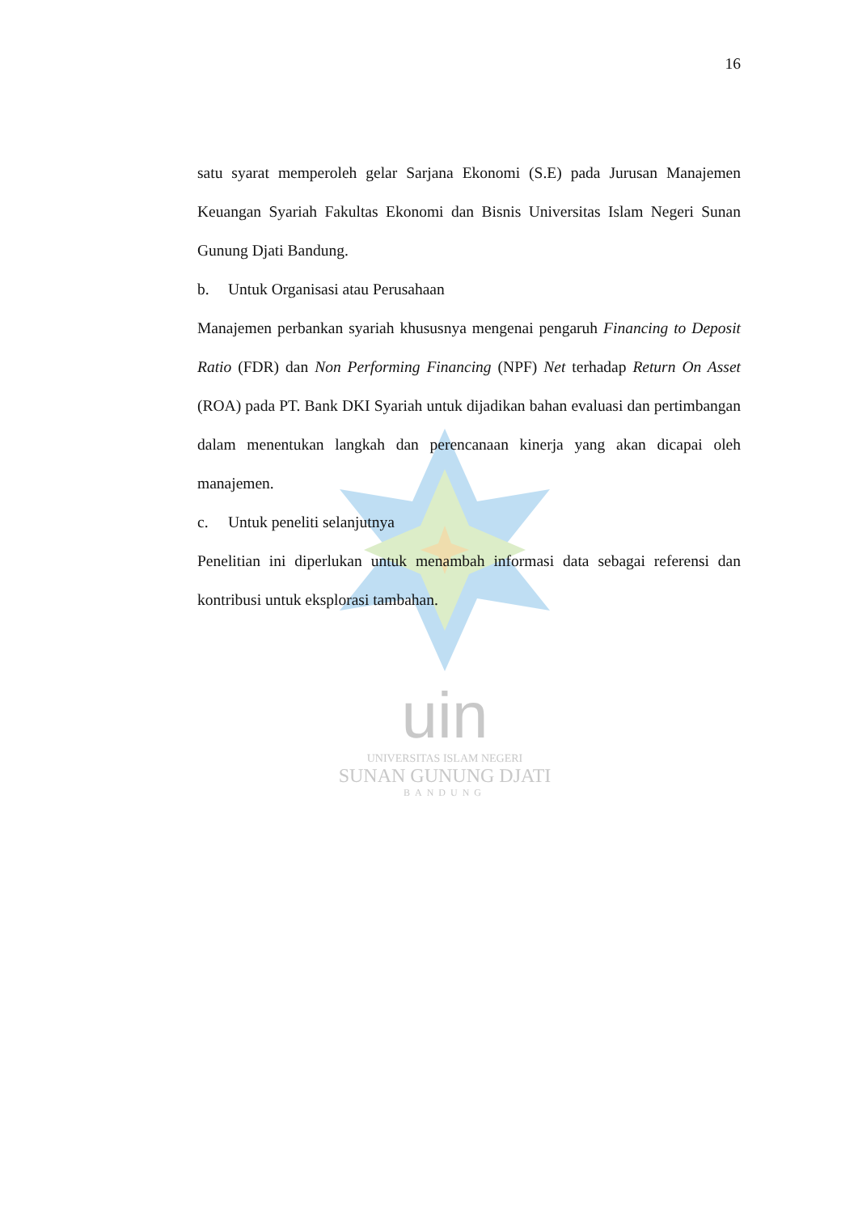uin
UNIVERSITAS ISLAM NEGERI
SUNAN GUNUNG DJATI
BANDUNG
16
satu syarat memperoleh gelar Sarjana Ekonomi (S.E) pada Jurusan Manajemen Keuangan Syariah Fakultas Ekonomi dan Bisnis Universitas Islam Negeri Sunan Gunung Djati Bandung.
b. Untuk Organisasi atau Perusahaan
Manajemen perbankan syariah khususnya mengenai pengaruh Financing to Deposit Ratio (FDR) dan Non Performing Financing (NPF) Net terhadap Return On Asset (ROA) pada PT. Bank DKI Syariah untuk dijadikan bahan evaluasi dan pertimbangan dalam menentukan langkah dan perencanaan kinerja yang akan dicapai oleh manajemen.
c. Untuk peneliti selanjutnya
Penelitian ini diperlukan untuk menambah informasi data sebagai referensi dan kontribusi untuk eksplorasi tambahan.